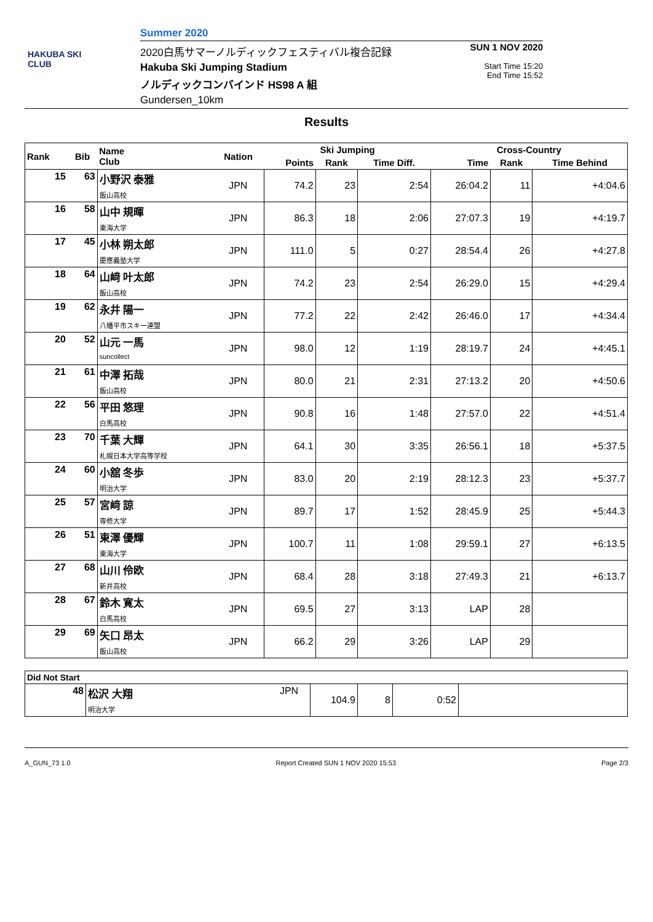HAKUBA SKI CLUB
Summer 2020
2020白馬サマーノルディックフェスティバル複合記録
Hakuba Ski Jumping Stadium
ノルディックコンバインド HS98 A 組
Gundersen_10km
SUN 1 NOV 2020
Start Time 15:20
End Time 15:52
Results
| Rank | Bib | Name Club | Nation | Ski Jumping | | | Cross-Country | | |
| --- | --- | --- | --- | --- | --- | --- | --- | --- | --- |
| | | | | Points | Rank | Time Diff. | Time | Rank | Time Behind |
| 15 | 63 | 小野沢 泰雅 飯山高校 | JPN | 74.2 | 23 | 2:54 | 26:04.2 | 11 | +4:04.6 |
| 16 | 58 | 山中 規暉 東海大学 | JPN | 86.3 | 18 | 2:06 | 27:07.3 | 19 | +4:19.7 |
| 17 | 45 | 小林 朔太郎 慶應義塾大学 | JPN | 111.0 | 5 | 0:27 | 28:54.4 | 26 | +4:27.8 |
| 18 | 64 | 山﨑 叶太郎 飯山高校 | JPN | 74.2 | 23 | 2:54 | 26:29.0 | 15 | +4:29.4 |
| 19 | 62 | 永井 陽一 八幡平市スキー連盟 | JPN | 77.2 | 22 | 2:42 | 26:46.0 | 17 | +4:34.4 |
| 20 | 52 | 山元 一馬 suncollect | JPN | 98.0 | 12 | 1:19 | 28:19.7 | 24 | +4:45.1 |
| 21 | 61 | 中澤 拓哉 飯山高校 | JPN | 80.0 | 21 | 2:31 | 27:13.2 | 20 | +4:50.6 |
| 22 | 56 | 平田 悠理 白馬高校 | JPN | 90.8 | 16 | 1:48 | 27:57.0 | 22 | +4:51.4 |
| 23 | 70 | 千葉 大輝 札幌日本大学高等学校 | JPN | 64.1 | 30 | 3:35 | 26:56.1 | 18 | +5:37.5 |
| 24 | 60 | 小舘 冬歩 明治大学 | JPN | 83.0 | 20 | 2:19 | 28:12.3 | 23 | +5:37.7 |
| 25 | 57 | 宮﨑 諒 専修大学 | JPN | 89.7 | 17 | 1:52 | 28:45.9 | 25 | +5:44.3 |
| 26 | 51 | 東澤 優輝 東海大学 | JPN | 100.7 | 11 | 1:08 | 29:59.1 | 27 | +6:13.5 |
| 27 | 68 | 山川 伶欧 新井高校 | JPN | 68.4 | 28 | 3:18 | 27:49.3 | 21 | +6:13.7 |
| 28 | 67 | 鈴木 寛太 白馬高校 | JPN | 69.5 | 27 | 3:13 | LAP | 28 | |
| 29 | 69 | 矢口 昂太 飯山高校 | JPN | 66.2 | 29 | 3:26 | LAP | 29 | |
| Did Not Start | | | | | | | |
| --- | --- | --- | --- | --- | --- | --- | --- |
| | 48 | 松沢 大翔 明治大学 | JPN | 104.9 | 8 | 0:52 | |
A_GUN_73 1.0 Report Created SUN 1 NOV 2020 15:53 Page 2/3